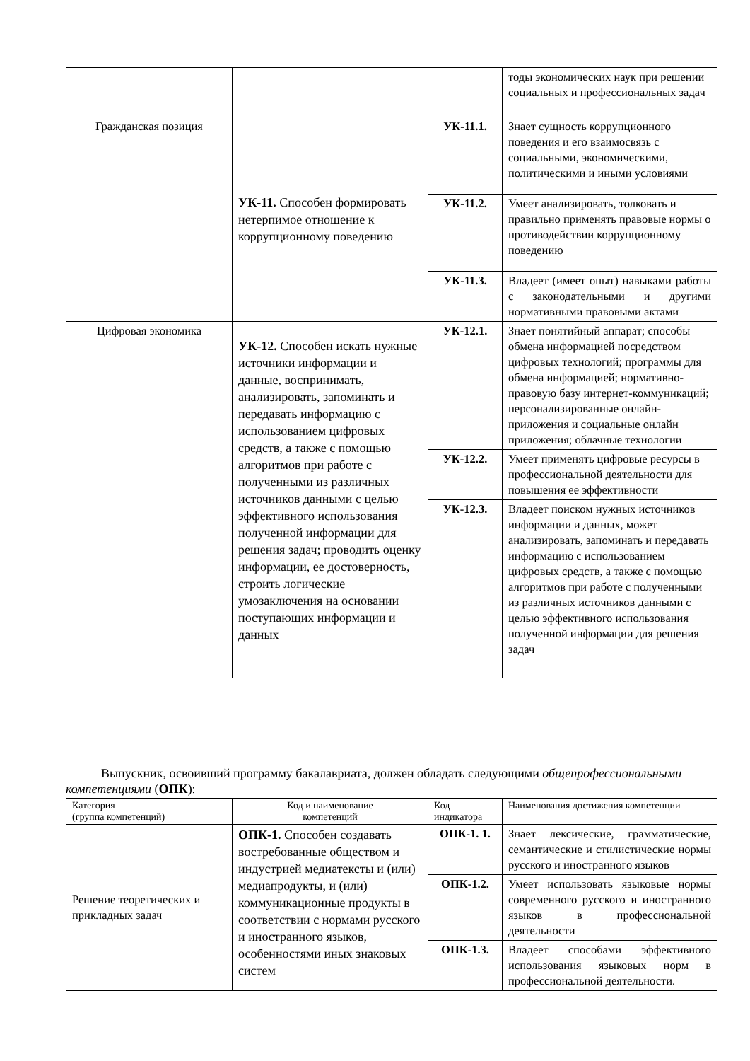| | | | тоды экономических наук при решении социальных и профессиональных задач |
| Гражданская позиция | УК-11. Способен формировать нетерпимое отношение к коррупционному поведению | УК-11.1. | Знает сущность коррупционного поведения и его взаимосвязь с социальными, экономическими, политическими и иными условиями |
| | | УК-11.2. | Умеет анализировать, толковать и правильно применять правовые нормы о противодействии коррупционному поведению |
| | | УК-11.3. | Владеет (имеет опыт) навыками работы с законодательными и другими нормативными правовыми актами |
| Цифровая экономика | УК-12. Способен искать нужные источники информации и данные, воспринимать, анализировать, запоминать и передавать информацию с использованием цифровых средств, а также с помощью алгоритмов при работе с полученными из различных источников данными с целью эффективного использования полученной информации для решения задач; проводить оценку информации, ее достоверность, строить логические умозаключения на основании поступающих информации и данных | УК-12.1. | Знает понятийный аппарат; способы обмена информацией посредством цифровых технологий; программы для обмена информацией; нормативно-правовую базу интернет-коммуникаций; персонализированные онлайн-приложения и социальные онлайн приложения; облачные технологии |
| | | УК-12.2. | Умеет применять цифровые ресурсы в профессиональной деятельности для повышения ее эффективности |
| | | УК-12.3. | Владеет поиском нужных источников информации и данных, может анализировать, запоминать и передавать информацию с использованием цифровых средств, а также с помощью алгоритмов при работе с полученными из различных источников данными с целью эффективного использования полученной информации для решения задач |
Выпускник, освоивший программу бакалавриата, должен обладать следующими общепрофессиональными компетенциями (ОПК):
| Категория (группа компетенций) | Код и наименование компетенций | Код индикатора | Наименования достижения компетенции |
| --- | --- | --- | --- |
| Решение теоретических и прикладных задач | ОПК-1. Способен создавать востребованные обществом и индустрией медиатексты и (или) медиапродукты, и (или) коммуникационные продукты в соответствии с нормами русского и иностранного языков, особенностями иных знаковых систем | ОПК-1. 1. | Знает лексические, грамматические, семантические и стилистические нормы русского и иностранного языков |
| | | ОПК-1.2. | Умеет использовать языковые нормы современного русского и иностранного языков в профессиональной деятельности |
| | | ОПК-1.3. | Владеет способами эффективного использования языковых норм в профессиональной деятельности. |